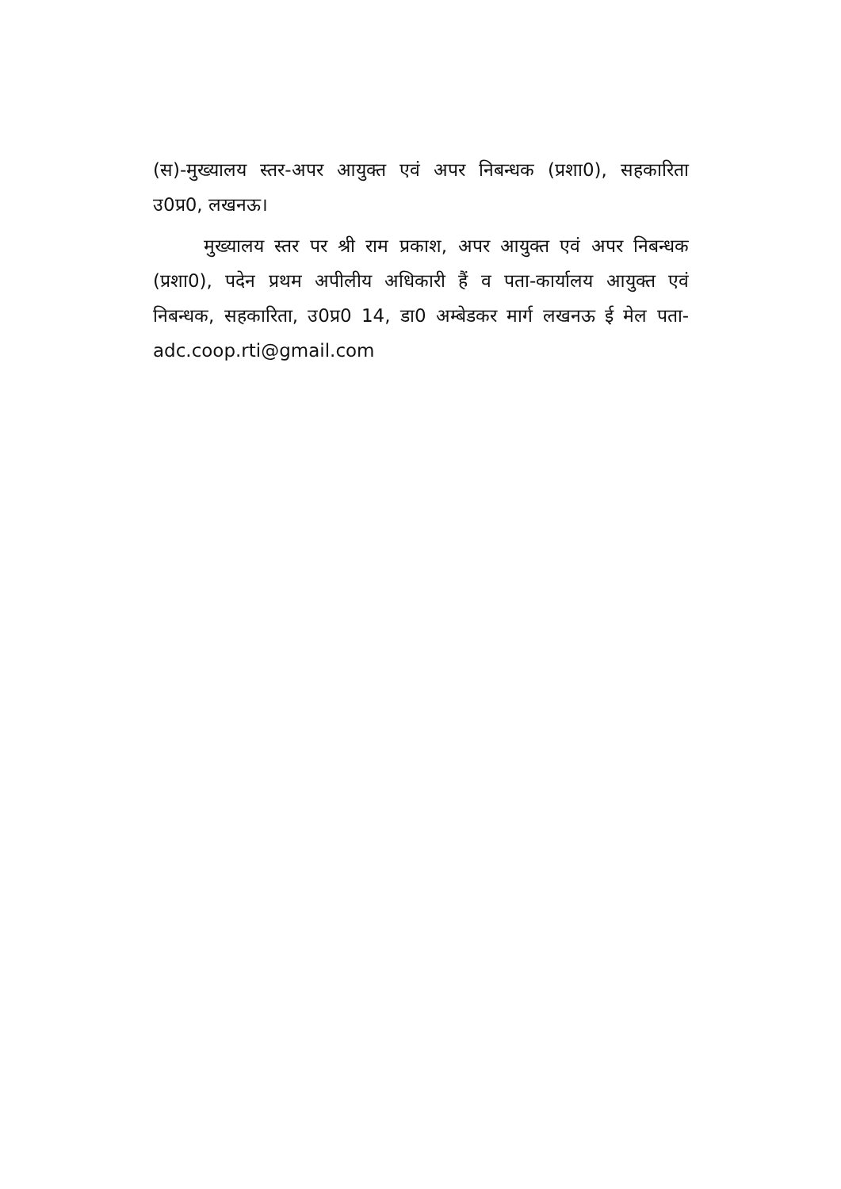(स)-मुख्यालय स्तर-अपर आयुक्त एवं अपर निबन्धक (प्रशा0), सहकारिता उ0प्र0, लखनऊ।
मुख्यालय स्तर पर श्री राम प्रकाश, अपर आयुक्त एवं अपर निबन्धक (प्रशा0), पदेन प्रथम अपीलीय अधिकारी हैं व पता-कार्यालय आयुक्त एवं निबन्धक, सहकारिता, उ0प्र0 14, डा0 अम्बेडकर मार्ग लखनऊ ई मेल पता- adc.coop.rti@gmail.com